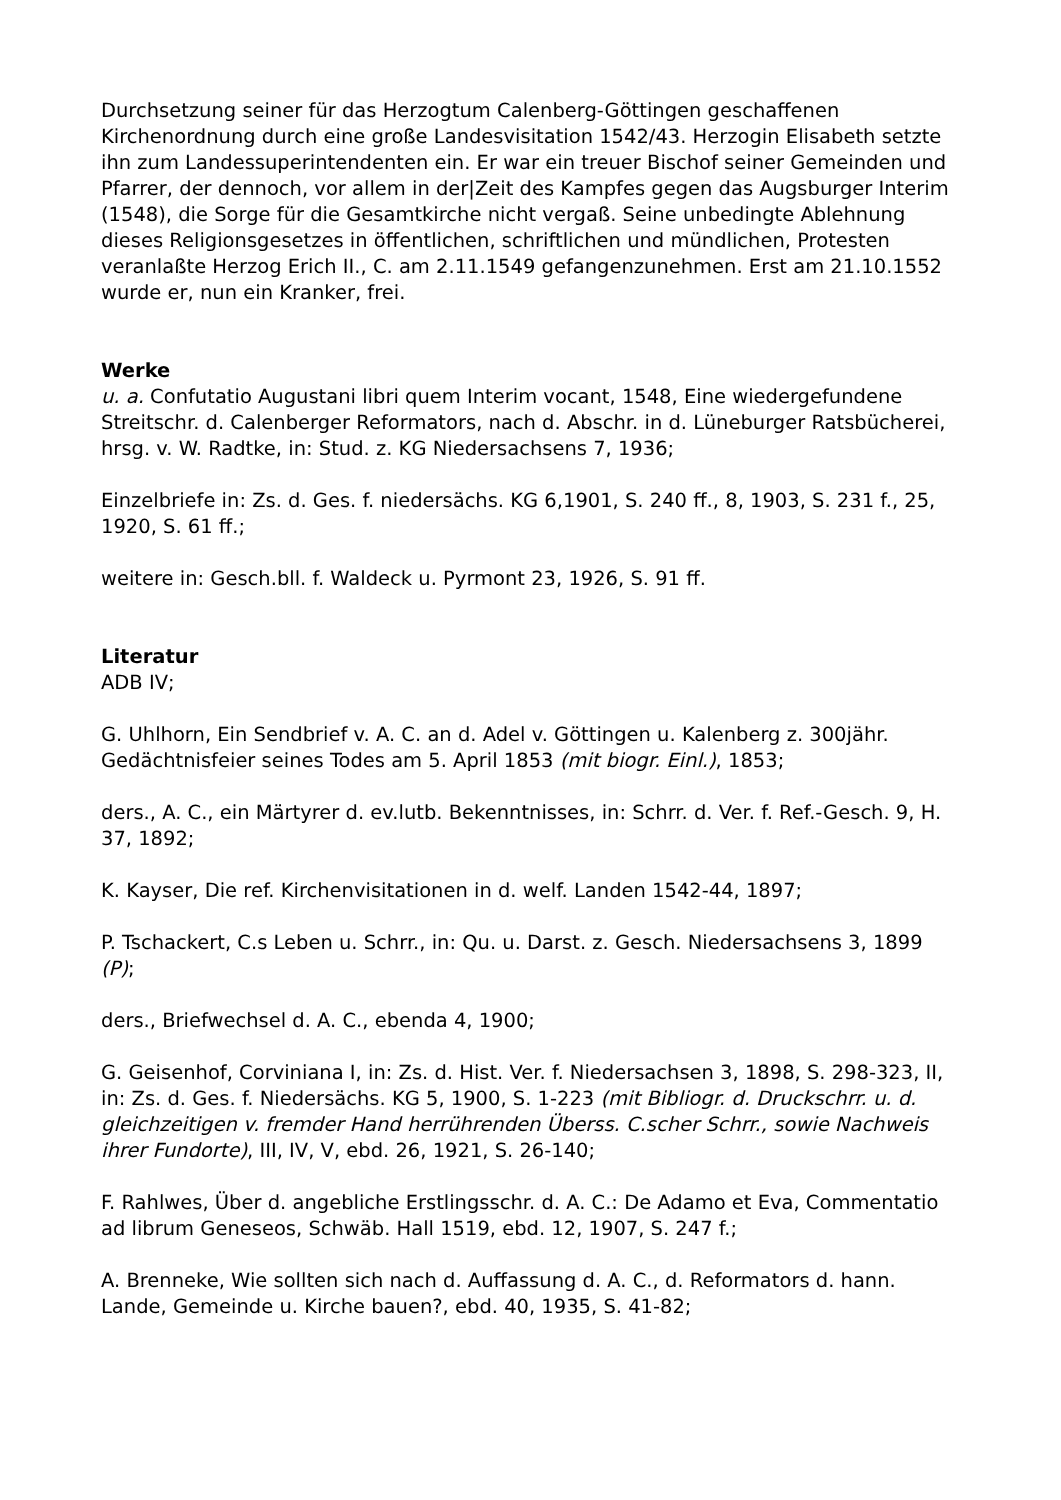Durchsetzung seiner für das Herzogtum Calenberg-Göttingen geschaffenen Kirchenordnung durch eine große Landesvisitation 1542/43. Herzogin Elisabeth setzte ihn zum Landessuperintendenten ein. Er war ein treuer Bischof seiner Gemeinden und Pfarrer, der dennoch, vor allem in der|Zeit des Kampfes gegen das Augsburger Interim (1548), die Sorge für die Gesamtkirche nicht vergaß. Seine unbedingte Ablehnung dieses Religionsgesetzes in öffentlichen, schriftlichen und mündlichen, Protesten veranlaßte Herzog Erich II., C. am 2.11.1549 gefangenzunehmen. Erst am 21.10.1552 wurde er, nun ein Kranker, frei.
Werke
u. a. Confutatio Augustani libri quem Interim vocant, 1548, Eine wiedergefundene Streitschr. d. Calenberger Reformators, nach d. Abschr. in d. Lüneburger Ratsbücherei, hrsg. v. W. Radtke, in: Stud. z. KG Niedersachsens 7, 1936;
Einzelbriefe in: Zs. d. Ges. f. niedersächs. KG 6,1901, S. 240 ff., 8, 1903, S. 231 f., 25, 1920, S. 61 ff.;
weitere in: Gesch.bll. f. Waldeck u. Pyrmont 23, 1926, S. 91 ff.
Literatur
ADB IV;
G. Uhlhorn, Ein Sendbrief v. A. C. an d. Adel v. Göttingen u. Kalenberg z. 300jähr. Gedächtnisfeier seines Todes am 5. April 1853 (mit biogr. Einl.), 1853;
ders., A. C., ein Märtyrer d. ev.lutb. Bekenntnisses, in: Schrr. d. Ver. f. Ref.-Gesch. 9, H. 37, 1892;
K. Kayser, Die ref. Kirchenvisitationen in d. welf. Landen 1542-44, 1897;
P. Tschackert, C.s Leben u. Schrr., in: Qu. u. Darst. z. Gesch. Niedersachsens 3, 1899 (P);
ders., Briefwechsel d. A. C., ebenda 4, 1900;
G. Geisenhof, Corviniana I, in: Zs. d. Hist. Ver. f. Niedersachsen 3, 1898, S. 298-323, II, in: Zs. d. Ges. f. Niedersächs. KG 5, 1900, S. 1-223 (mit Bibliogr. d. Druckschrr. u. d. gleichzeitigen v. fremder Hand herrührenden Überss. C.scher Schrr., sowie Nachweis ihrer Fundorte), III, IV, V, ebd. 26, 1921, S. 26-140;
F. Rahlwes, Über d. angebliche Erstlingsschr. d. A. C.: De Adamo et Eva, Commentatio ad librum Geneseos, Schwäb. Hall 1519, ebd. 12, 1907, S. 247 f.;
A. Brenneke, Wie sollten sich nach d. Auffassung d. A. C., d. Reformators d. hann. Lande, Gemeinde u. Kirche bauen?, ebd. 40, 1935, S. 41-82;